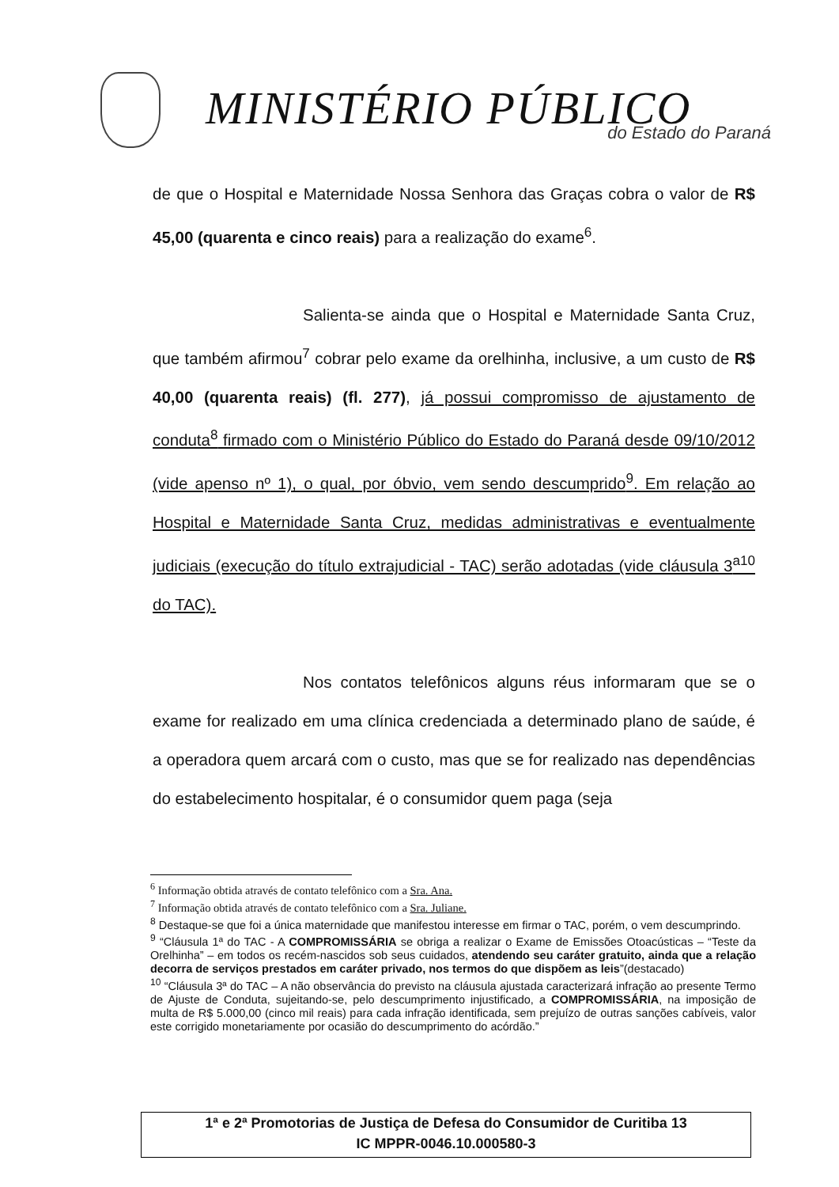MINISTÉRIO PÚBLICO do Estado do Paraná
de que o Hospital e Maternidade Nossa Senhora das Graças cobra o valor de R$ 45,00 (quarenta e cinco reais) para a realização do exame<sup>6</sup>.
Salienta-se ainda que o Hospital e Maternidade Santa Cruz, que também afirmou<sup>7</sup> cobrar pelo exame da orelhinha, inclusive, a um custo de R$ 40,00 (quarenta reais) (fl. 277), já possui compromisso de ajustamento de conduta<sup>8</sup> firmado com o Ministério Público do Estado do Paraná desde 09/10/2012 (vide apenso nº 1), o qual, por óbvio, vem sendo descumprido<sup>9</sup>. Em relação ao Hospital e Maternidade Santa Cruz, medidas administrativas e eventualmente judiciais (execução do título extrajudicial - TAC) serão adotadas (vide cláusula 3<sup>a10</sup> do TAC).
Nos contatos telefônicos alguns réus informaram que se o exame for realizado em uma clínica credenciada a determinado plano de saúde, é a operadora quem arcará com o custo, mas que se for realizado nas dependências do estabelecimento hospitalar, é o consumidor quem paga (seja
<sup>6</sup> Informação obtida através de contato telefônico com a Sra. Ana.
<sup>7</sup> Informação obtida através de contato telefônico com a Sra. Juliane.
<sup>8</sup> Destaque-se que foi a única maternidade que manifestou interesse em firmar o TAC, porém, o vem descumprindo.
<sup>9</sup> “Cláusula 1ª do TAC - A COMPROMISSÁRIA se obriga a realizar o Exame de Emissões Otoacústicas – “Teste da Orelhinha” – em todos os recém-nascidos sob seus cuidados, atendendo seu caráter gratuito, ainda que a relação decorra de serviços prestados em caráter privado, nos termos do que dispõem as leis”(destacado)
<sup>10</sup> “Cláusula 3ª do TAC – A não observância do previsto na cláusula ajustada caracterizará infração ao presente Termo de Ajuste de Conduta, sujeitando-se, pelo descumprimento injustificado, a COMPROMISSÁRIA, na imposição de multa de R$ 5.000,00 (cinco mil reais) para cada infração identificada, sem prejuízo de outras sanções cabíveis, valor este corrigido monetariamente por ocasião do descumprimento do acórdão.”
1ª e 2ª Promotorias de Justiça de Defesa do Consumidor de Curitiba 13
IC MPPR-0046.10.000580-3